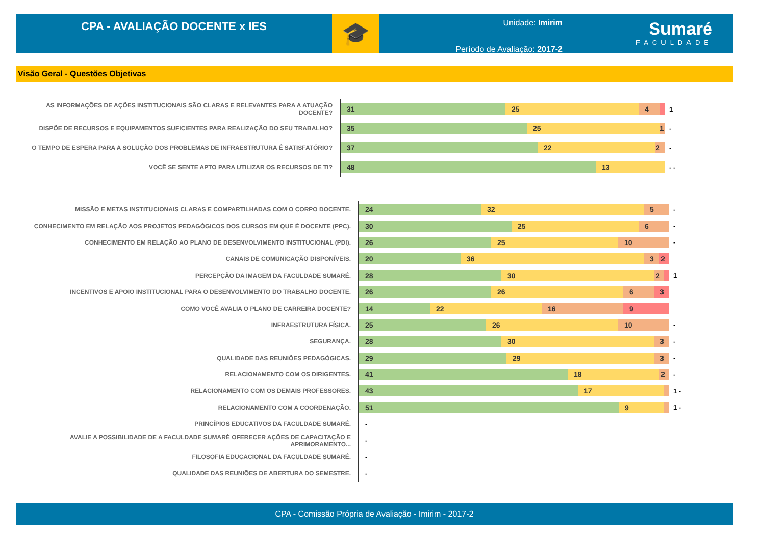CPA - AVALIAÇÃO DOCENTE x IES
🎓
Unidade: Imirim
Período de Avaliação: 2017-2
Sumaré
FACULDADE
Visão Geral - Questões Objetivas
AS INFORMAÇÕES DE AÇÕES INSTITUCIONAIS SÃO CLARAS E RELEVANTES PARA A ATUAÇÃO DOCENTE?
31 25 4
1
DISPÕE DE RECURSOS E EQUIPAMENTOS SUFICIENTES PARA REALIZAÇÃO DO SEU TRABALHO?
35 25 1
-
O TEMPO DE ESPERA PARA A SOLUÇÃO DOS PROBLEMAS DE INFRAESTRUTURA É SATISFATÓRIO?
37 22 2
-
VOCÊ SE SENTE APTO PARA UTILIZAR OS RECURSOS DE TI?
48 13
- -
MISSÃO E METAS INSTITUCIONAIS CLARAS E COMPARTILHADAS COM O CORPO DOCENTE.
24 32 5
-
CONHECIMENTO EM RELAÇÃO AOS PROJETOS PEDAGÓGICOS DOS CURSOS EM QUE É DOCENTE (PPC).
30 25 6
-
CONHECIMENTO EM RELAÇÃO AO PLANO DE DESENVOLVIMENTO INSTITUCIONAL (PDI).
26 25 10
-
CANAIS DE COMUNICAÇÃO DISPONÍVEIS.
20 36 3 2
PERCEPÇÃO DA IMAGEM DA FACULDADE SUMARÉ.
28 30 2
1
INCENTIVOS E APOIO INSTITUCIONAL PARA O DESENVOLVIMENTO DO TRABALHO DOCENTE.
26 26 6 3
COMO VOCÊ AVALIA O PLANO DE CARREIRA DOCENTE?
14 22 16 9
INFRAESTRUTURA FÍSICA.
25 26 10
-
SEGURANÇA.
28 30 3
-
QUALIDADE DAS REUNIÕES PEDAGÓGICAS.
29 29 3
-
RELACIONAMENTO COM OS DIRIGENTES.
41 18 2
-
RELACIONAMENTO COM OS DEMAIS PROFESSORES.
43 17
1 -
RELACIONAMENTO COM A COORDENAÇÃO.
51 9
1 -
PRINCÍPIOS EDUCATIVOS DA FACULDADE SUMARÉ.
-
AVALIE A POSSIBILIDADE DE A FACULDADE SUMARÉ OFERECER AÇÕES DE CAPACITAÇÃO E APRIMORAMENTO...
-
FILOSOFIA EDUCACIONAL DA FACULDADE SUMARÉ.
-
QUALIDADE DAS REUNIÕES DE ABERTURA DO SEMESTRE.
-
CPA - Comissão Própria de Avaliação - Imirim - 2017-2